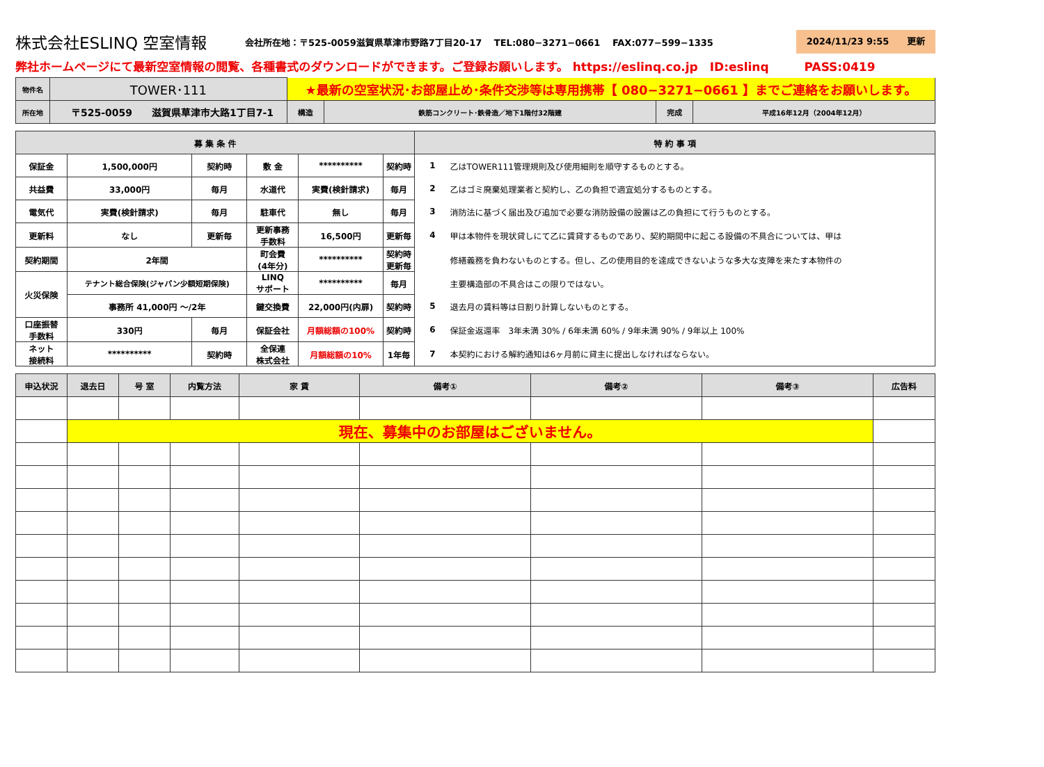株式会社ESLINQ 空室情報
会社所在地：〒525-0059滋賀県草津市野路7丁目20-17　 TEL:080−3271−0661　 FAX:077−599−1335
2024/11/23 9:55　　更新
弊社ホームページにて最新空室情報の閲覧、各種書式のダウンロードができます。ご登録お願いします。 https://eslinq.co.jp　ID:eslinq　　　PASS:0419
| 物件名 | TOWER･111 | ★最新の空室状況･お部屋止め･条件交渉等は専用携帯【 080−3271−0661 】までご連絡をお願いします。 | | | | |
| 所在地 | 〒525-0059 滋賀県草津市大路1丁目7-1 | | 構造 | 鉄筋コンクリート･鉄骨造／地下1階付32階建 | 完成 | 平成16年12月（2004年12月） |
| 募 集 条 件 | | | | | | 特 約 事 項 | |
| --- | --- | --- | --- | --- | --- | --- | --- |
| 保証金 | 1,500,000円 | 契約時 | 敷 金 | ********** | 契約時 | 1 | 乙はTOWER111管理規則及び使用細則を順守するものとする。 |
| 共益費 | 33,000円 | 毎月 | 水道代 | 実費(検針請求) | 毎月 | 2 | 乙はゴミ廃棄処理業者と契約し、乙の負担で適宜処分するものとする。 |
| 電気代 | 実費(検針請求) | 毎月 | 駐車代 | 無し | 毎月 | 3 | 消防法に基づく届出及び追加で必要な消防設備の設置は乙の負担にて行うものとする。 |
| 更新料 | なし | 更新毎 | 更新事務 手数料 | 16,500円 | 更新毎 | 4 | 甲は本物件を現状貸しにて乙に賃貸するものであり、契約期間中に起こる設備の不具合については、甲は |
| 契約期間 | 2年間 | | 町会費 (4年分) | ********** | 契約時 更新毎 | | 修繕義務を負わないものとする。但し、乙の使用目的を達成できないような多大な支障を来たす本物件の |
| 火災保険 | テナント総合保険(ジャパン少額短期保険) | | LINQ サポート | ********** | 毎月 | | 主要構造部の不具合はこの限りではない。 |
| | 事務所 41,000円 ～/2年 | | 鍵交換費 | 22,000円(内扉) | 契約時 | 5 | 退去月の賃料等は日割り計算しないものとする。 |
| 口座振替 手数料 | 330円 | 毎月 | 保証会社 | 月額総額の100% | 契約時 | 6 | 保証金返還率 3年未満 30% / 6年未満 60% / 9年未満 90% / 9年以上 100% |
| ネット 接続料 | ********** | 契約時 | 全保連 株式会社 | 月額総額の10% | 1年毎 | 7 | 本契約における解約通知は6ヶ月前に貸主に提出しなければならない。 |
| 申込状況 | 退去日 | 号 室 | 内覧方法 | 家 賃 | 備考① | 備考② | 備考③ | 広告料 |
| | 現在、募集中のお部屋はございません。 | | | | | | | |